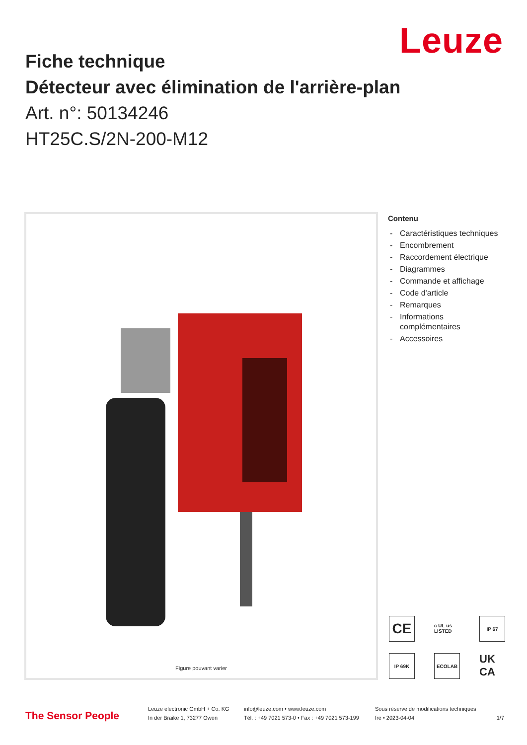Leuze
Fiche technique
Détecteur avec élimination de l'arrière-plan
Art. n°: 50134246
HT25C.S/2N-200-M12
Figure pouvant varier
Contenu
- Caractéristiques techniques
- Encombrement
- Raccordement électrique
- Diagrammes
- Commande et affichage
- Code d'article
- Remarques
- Informations
complémentaires
- Accessoires
CE
c UL us LISTED
IP 67
IP 69K
ECOLAB
UK CA
The Sensor People
Leuze electronic GmbH + Co. KG
In der Braike 1, 73277 Owen
info@leuze.com • www.leuze.com
Tél. : +49 7021 573-0 • Fax : +49 7021 573-199
Sous réserve de modifications techniques
fre • 2023-04-04
1/7